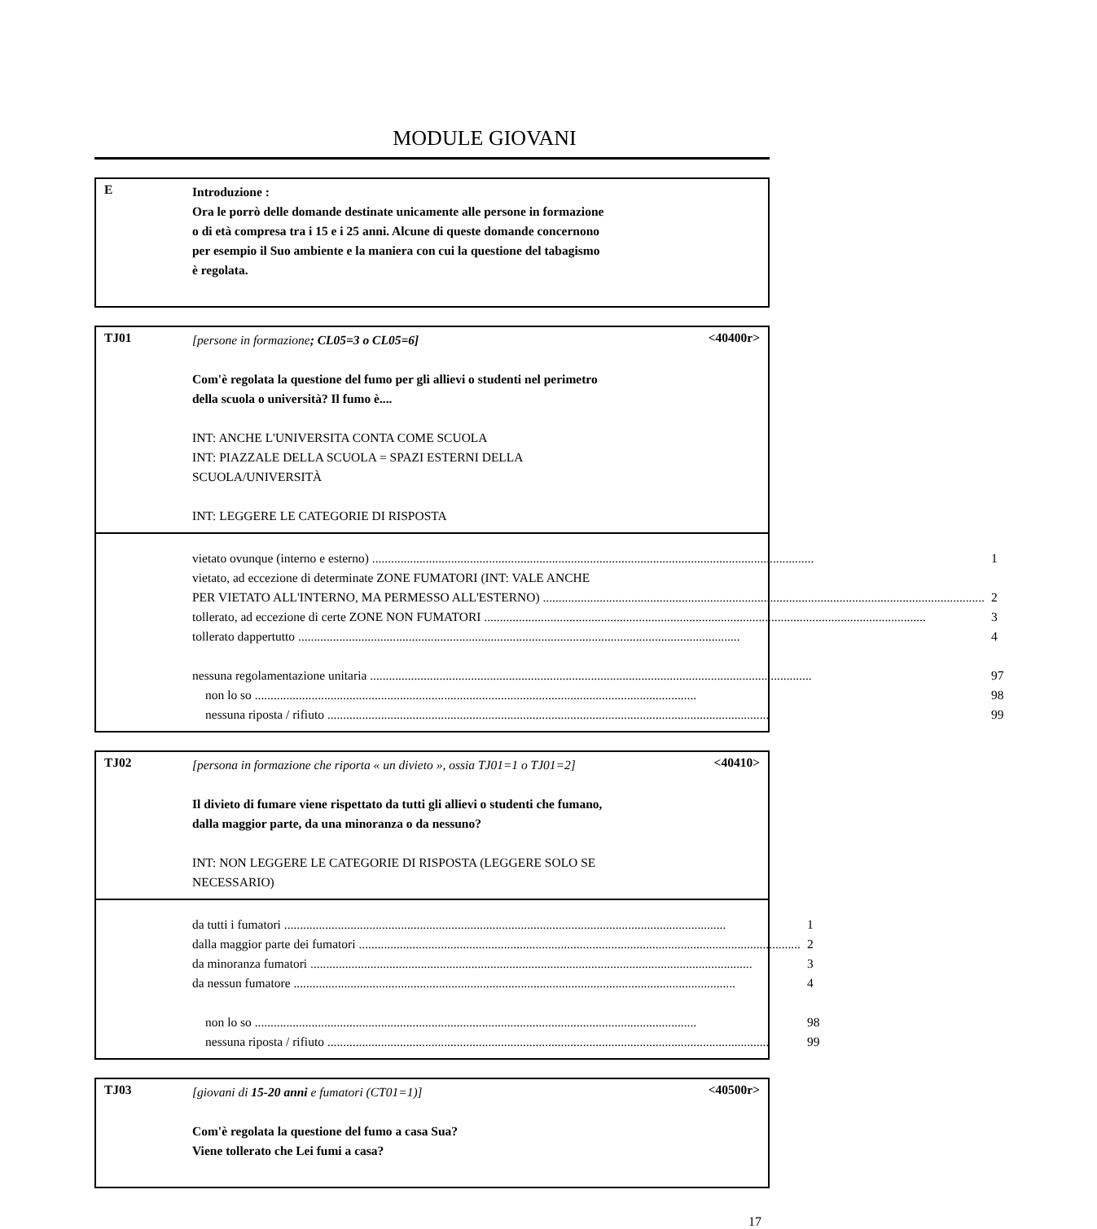MODULE GIOVANI
E
Introduzione :
Ora le porrò delle domande destinate unicamente alle persone in formazione
o di età compresa tra i 15 e i 25 anni. Alcune di queste domande concernono
per esempio il Suo ambiente e la maniera con cui la questione del tabagismo
è regolata.
TJ01
[persone in formazione; CL05=3 o CL05=6]
Com'è regolata la questione del fumo per gli allievi o studenti nel perimetro
della scuola o università? Il fumo è....
INT: ANCHE L'UNIVERSITA CONTA COME SCUOLA
INT: PIAZZALE DELLA SCUOLA = SPAZI ESTERNI DELLA
SCUOLA/UNIVERSITÀ
INT: LEGGERE LE CATEGORIE DI RISPOSTA
<40400r>
vietato ovunque (interno e esterno) 1
vietato, ad eccezione di determinate ZONE FUMATORI (INT: VALE ANCHE
PER VIETATO ALL'INTERNO, MA PERMESSO ALL'ESTERNO) 2
tollerato, ad eccezione di certe ZONE NON FUMATORI 3
tollerato dappertutto 4
nessuna regolamentazione unitaria 97
non lo so 98
nessuna riposta / rifiuto 99
TJ02
[persona in formazione che riporta « un divieto », ossia TJ01=1 o TJ01=2]
Il divieto di fumare viene rispettato da tutti gli allievi o studenti che fumano,
dalla maggior parte, da una minoranza o da nessuno?
INT: NON LEGGERE LE CATEGORIE DI RISPOSTA (LEGGERE SOLO SE
NECESSARIO)
<40410>
da tutti i fumatori 1
dalla maggior parte dei fumatori 2
da minoranza fumatori 3
da nessun fumatore 4
non lo so 98
nessuna riposta / rifiuto 99
TJ03
[giovani di 15-20 anni e fumatori (CT01=1)]
Com'è regolata la questione del fumo a casa Sua?
Viene tollerato che Lei fumi a casa?
<40500r>
17